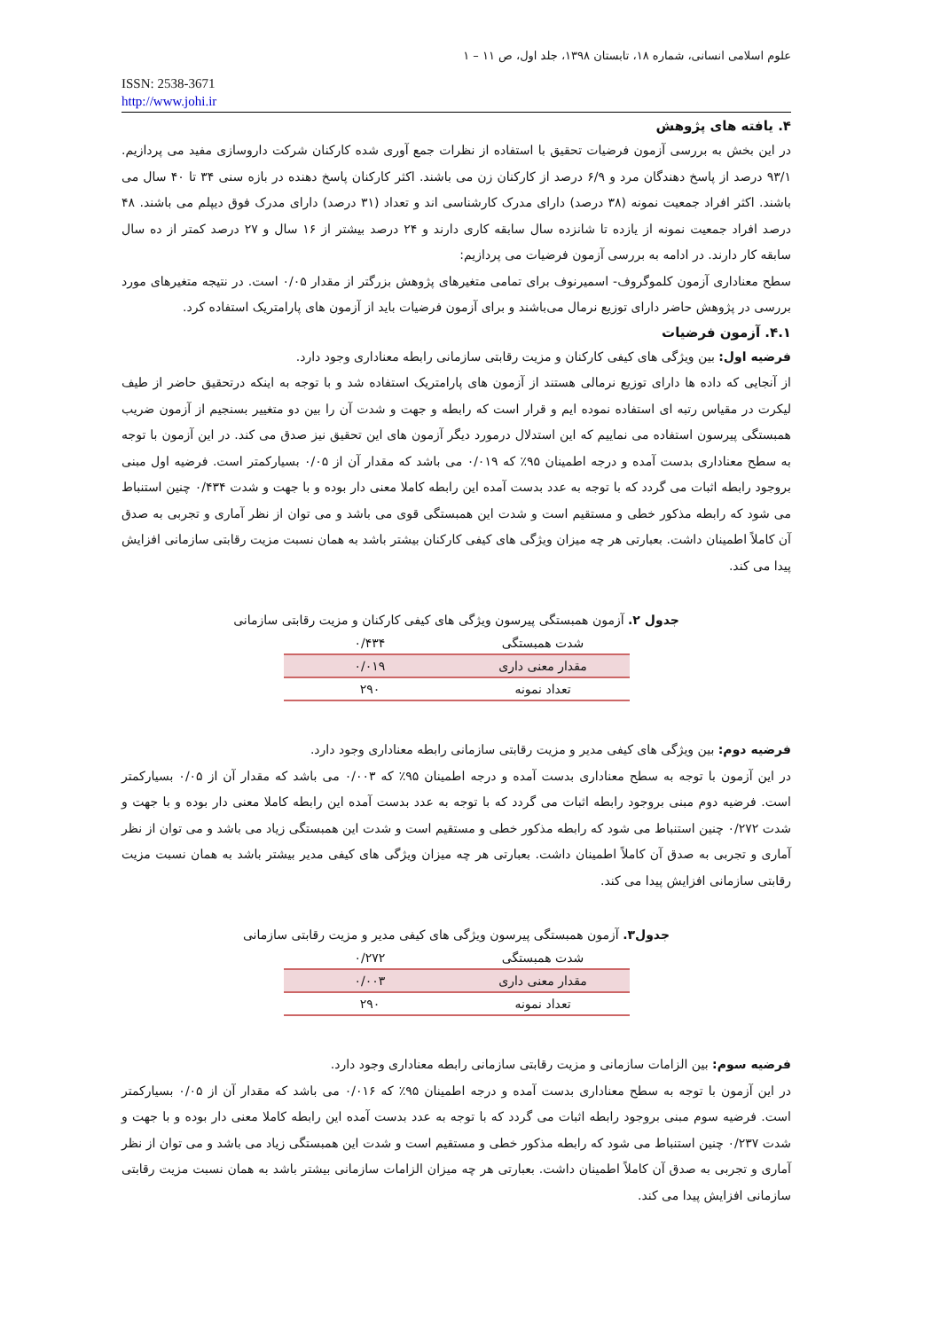علوم اسلامی انسانی، شماره ۱۸، تابستان ۱۳۹۸، جلد اول، ص ۱۱ – ۱
ISSN: 2538-3671
http://www.johi.ir
۴. یافته های پژوهش
در این بخش به بررسی آزمون فرضیات تحقیق با استفاده از نظرات جمع آوری شده کارکنان شرکت داروسازی مفید می پردازیم. ۹۳/۱ درصد از پاسخ دهندگان مرد و ۶/۹ درصد از کارکنان زن می باشند. اکثر کارکنان پاسخ دهنده در بازه سنی ۳۴ تا ۴۰ سال می باشند. اکثر افراد جمعیت نمونه (۳۸ درصد) دارای مدرک کارشناسی اند و تعداد (۳۱ درصد) دارای مدرک فوق دیپلم می باشند. ۴۸ درصد افراد جمعیت نمونه از یازده تا شانزده سال سابقه کاری دارند و ۲۴ درصد بیشتر از ۱۶ سال و ۲۷ درصد کمتر از ده سال سابقه کار دارند. در ادامه به بررسی آزمون فرضیات می پردازیم:
سطح معناداری آزمون کلموگروف- اسمیرنوف برای تمامی متغیرهای پژوهش بزرگتر از مقدار ۰/۰۵ است. در نتیجه متغیرهای مورد بررسی در پژوهش حاضر دارای توزیع نرمال می‌باشند و برای آزمون فرضیات باید از آزمون های پارامتریک استفاده کرد.
۴.۱. آزمون فرضیات
فرضیه اول: بین ویژگی های کیفی کارکنان و مزیت رقابتی سازمانی رابطه معناداری وجود دارد.
از آنجایی که داده ها دارای توزیع نرمالی هستند از آزمون های پارامتریک استفاده شد و با توجه به اینکه درتحقیق حاضر از طیف لیکرت در مقیاس رتبه ای استفاده نموده ایم و قرار است که رابطه و جهت و شدت آن را بین دو متغییر بسنجیم از آزمون ضریب همبستگی پیرسون استفاده می نماییم که این استدلال درمورد دیگر آزمون های این تحقیق نیز صدق می کند. در این آزمون با توجه به سطح معناداری بدست آمده و درجه اطمینان ۹۵٪ که ۰/۰۱۹ می باشد که مقدار آن از ۰/۰۵ بسیارکمتر است. فرضیه اول مبنی بروجود رابطه اثبات می گردد که با توجه به عدد بدست آمده این رابطه کاملا معنی دار بوده و با جهت و شدت ۰/۴۳۴ چنین استنباط می شود که رابطه مذکور خطی و مستقیم است و شدت این همبستگی قوی می باشد و می توان از نظر آماری و تجربی به صدق آن کاملاً اطمینان داشت. بعبارتی هر چه میزان ویژگی های کیفی کارکنان بیشتر باشد به همان نسبت مزیت رقابتی سازمانی افزایش پیدا می کند.
جدول ۲. آزمون همبستگی پیرسون ویژگی های کیفی کارکنان و مزیت رقابتی سازمانی
| شدت همبستگی | ۰/۴۳۴ |
| مقدار معنی داری | ۰/۰۱۹ |
| تعداد نمونه | ۲۹۰ |
فرضیه دوم: بین ویژگی های کیفی مدیر و مزیت رقابتی سازمانی رابطه معناداری وجود دارد.
در این آزمون با توجه به سطح معناداری بدست آمده و درجه اطمینان ۹۵٪ که ۰/۰۰۳ می باشد که مقدار آن از ۰/۰۵ بسیارکمتر است. فرضیه دوم مبنی بروجود رابطه اثبات می گردد که با توجه به عدد بدست آمده این رابطه کاملا معنی دار بوده و با جهت و شدت ۰/۲۷۲ چنین استنباط می شود که رابطه مذکور خطی و مستقیم است و شدت این همبستگی زیاد می باشد و می توان از نظر آماری و تجربی به صدق آن کاملاً اطمینان داشت. بعبارتی هر چه میزان ویژگی های کیفی مدیر بیشتر باشد به همان نسبت مزیت رقابتی سازمانی افزایش پیدا می کند.
جدول۳. آزمون همبستگی پیرسون ویژگی های کیفی مدیر و مزیت رقابتی سازمانی
| شدت همبستگی | ۰/۲۷۲ |
| مقدار معنی داری | ۰/۰۰۳ |
| تعداد نمونه | ۲۹۰ |
فرضیه سوم: بین الزامات سازمانی و مزیت رقابتی سازمانی رابطه معناداری وجود دارد.
در این آزمون با توجه به سطح معناداری بدست آمده و درجه اطمینان ۹۵٪ که ۰/۰۱۶ می باشد که مقدار آن از ۰/۰۵ بسیارکمتر است. فرضیه سوم مبنی بروجود رابطه اثبات می گردد که با توجه به عدد بدست آمده این رابطه کاملا معنی دار بوده و با جهت و شدت ۰/۲۳۷ چنین استنباط می شود که رابطه مذکور خطی و مستقیم است و شدت این همبستگی زیاد می باشد و می توان از نظر آماری و تجربی به صدق آن کاملاً اطمینان داشت. بعبارتی هر چه میزان الزامات سازمانی بیشتر باشد به همان نسبت مزیت رقابتی سازمانی افزایش پیدا می کند.